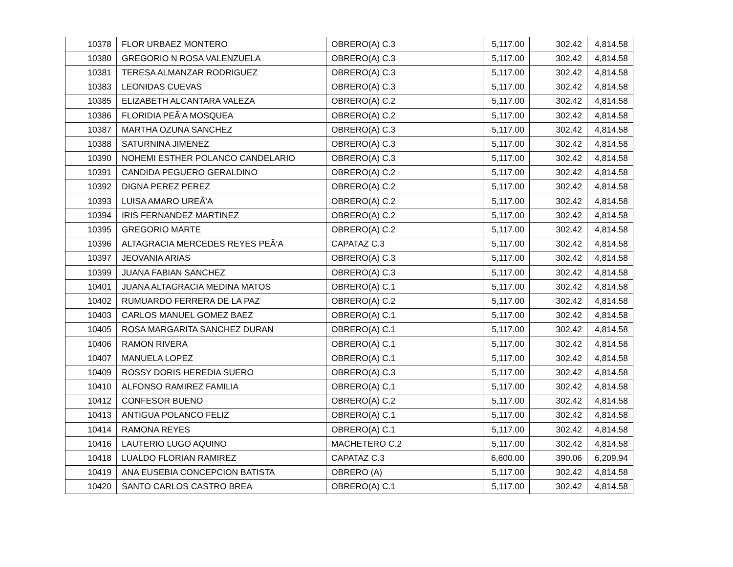| 10378 | FLOR URBAEZ MONTERO | OBRERO(A) C.3 | 5,117.00 | 302.42 | 4,814.58 |
| 10380 | GREGORIO N ROSA VALENZUELA | OBRERO(A) C.3 | 5,117.00 | 302.42 | 4,814.58 |
| 10381 | TERESA ALMANZAR RODRIGUEZ | OBRERO(A) C.3 | 5,117.00 | 302.42 | 4,814.58 |
| 10383 | LEONIDAS CUEVAS | OBRERO(A) C.3 | 5,117.00 | 302.42 | 4,814.58 |
| 10385 | ELIZABETH ALCANTARA VALEZA | OBRERO(A) C.2 | 5,117.00 | 302.42 | 4,814.58 |
| 10386 | FLORIDIA PEÃ‘A MOSQUEA | OBRERO(A) C.2 | 5,117.00 | 302.42 | 4,814.58 |
| 10387 | MARTHA OZUNA SANCHEZ | OBRERO(A) C.3 | 5,117.00 | 302.42 | 4,814.58 |
| 10388 | SATURNINA JIMENEZ | OBRERO(A) C.3 | 5,117.00 | 302.42 | 4,814.58 |
| 10390 | NOHEMI ESTHER POLANCO CANDELARIO | OBRERO(A) C.3 | 5,117.00 | 302.42 | 4,814.58 |
| 10391 | CANDIDA PEGUERO GERALDINO | OBRERO(A) C.2 | 5,117.00 | 302.42 | 4,814.58 |
| 10392 | DIGNA PEREZ PEREZ | OBRERO(A) C.2 | 5,117.00 | 302.42 | 4,814.58 |
| 10393 | LUISA AMARO UREÃ‘A | OBRERO(A) C.2 | 5,117.00 | 302.42 | 4,814.58 |
| 10394 | IRIS FERNANDEZ MARTINEZ | OBRERO(A) C.2 | 5,117.00 | 302.42 | 4,814.58 |
| 10395 | GREGORIO MARTE | OBRERO(A) C.2 | 5,117.00 | 302.42 | 4,814.58 |
| 10396 | ALTAGRACIA MERCEDES REYES PEÃ‘A | CAPATAZ C.3 | 5,117.00 | 302.42 | 4,814.58 |
| 10397 | JEOVANIA ARIAS | OBRERO(A) C.3 | 5,117.00 | 302.42 | 4,814.58 |
| 10399 | JUANA FABIAN SANCHEZ | OBRERO(A) C.3 | 5,117.00 | 302.42 | 4,814.58 |
| 10401 | JUANA ALTAGRACIA MEDINA MATOS | OBRERO(A) C.1 | 5,117.00 | 302.42 | 4,814.58 |
| 10402 | RUMUARDO FERRERA DE LA PAZ | OBRERO(A) C.2 | 5,117.00 | 302.42 | 4,814.58 |
| 10403 | CARLOS MANUEL GOMEZ BAEZ | OBRERO(A) C.1 | 5,117.00 | 302.42 | 4,814.58 |
| 10405 | ROSA MARGARITA SANCHEZ DURAN | OBRERO(A) C.1 | 5,117.00 | 302.42 | 4,814.58 |
| 10406 | RAMON RIVERA | OBRERO(A) C.1 | 5,117.00 | 302.42 | 4,814.58 |
| 10407 | MANUELA LOPEZ | OBRERO(A) C.1 | 5,117.00 | 302.42 | 4,814.58 |
| 10409 | ROSSY DORIS HEREDIA SUERO | OBRERO(A) C.3 | 5,117.00 | 302.42 | 4,814.58 |
| 10410 | ALFONSO RAMIREZ FAMILIA | OBRERO(A) C.1 | 5,117.00 | 302.42 | 4,814.58 |
| 10412 | CONFESOR BUENO | OBRERO(A) C.2 | 5,117.00 | 302.42 | 4,814.58 |
| 10413 | ANTIGUA POLANCO FELIZ | OBRERO(A) C.1 | 5,117.00 | 302.42 | 4,814.58 |
| 10414 | RAMONA REYES | OBRERO(A) C.1 | 5,117.00 | 302.42 | 4,814.58 |
| 10416 | LAUTERIO LUGO AQUINO | MACHETERO C.2 | 5,117.00 | 302.42 | 4,814.58 |
| 10418 | LUALDO FLORIAN RAMIREZ | CAPATAZ C.3 | 6,600.00 | 390.06 | 6,209.94 |
| 10419 | ANA EUSEBIA CONCEPCION BATISTA | OBRERO (A) | 5,117.00 | 302.42 | 4,814.58 |
| 10420 | SANTO CARLOS CASTRO BREA | OBRERO(A) C.1 | 5,117.00 | 302.42 | 4,814.58 |